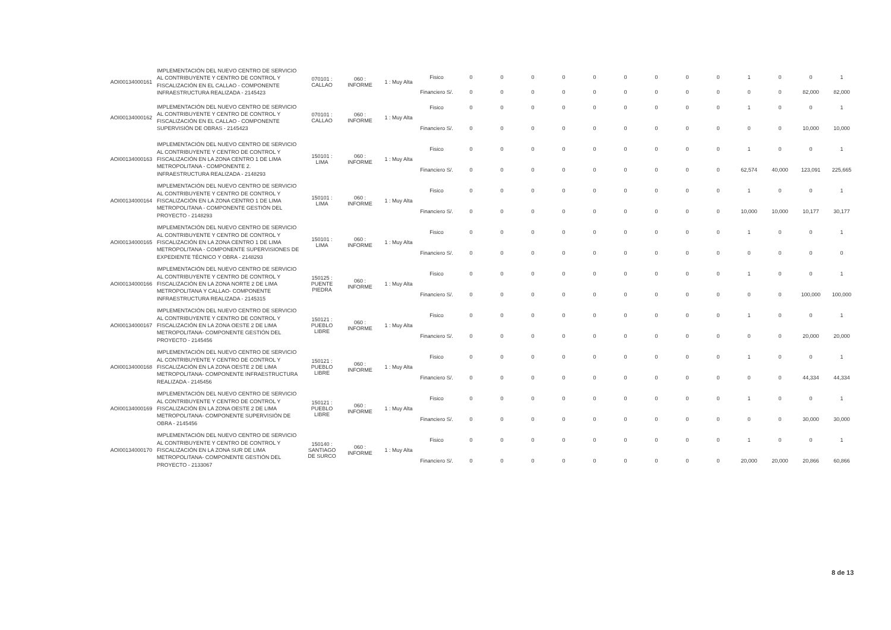| AOI00134000161 | IMPLEMENTACIÓN DEL NUEVO CENTRO DE SERVICIO AL CONTRIBUYENTE Y CENTRO DE CONTROL Y FISCALIZACIÓN EN EL CALLAO - COMPONENTE INFRAESTRUCTURA REALIZADA - 2145423 | 070101 : CALLAO | 060 : INFORME | 1 : Muy Alta | Fisico | 0 | 0 | 0 | 0 | 0 | 0 | 0 | 0 | 0 | 1 | 0 | 0 | 1 |
| | | | | | Financiero S/. | 0 | 0 | 0 | 0 | 0 | 0 | 0 | 0 | 0 | 0 | 0 | 82,000 | 82,000 |
| AOI00134000162 | IMPLEMENTACIÓN DEL NUEVO CENTRO DE SERVICIO AL CONTRIBUYENTE Y CENTRO DE CONTROL Y FISCALIZACIÓN EN EL CALLAO - COMPONENTE SUPERVISIÓN DE OBRAS - 2145423 | 070101 : CALLAO | 060 : INFORME | 1 : Muy Alta | Fisico | 0 | 0 | 0 | 0 | 0 | 0 | 0 | 0 | 0 | 1 | 0 | 0 | 1 |
| | | | | | Financiero S/. | 0 | 0 | 0 | 0 | 0 | 0 | 0 | 0 | 0 | 0 | 0 | 10,000 | 10,000 |
| AOI00134000163 | IMPLEMENTACIÓN DEL NUEVO CENTRO DE SERVICIO AL CONTRIBUYENTE Y CENTRO DE CONTROL Y FISCALIZACIÓN EN LA ZONA CENTRO 1 DE LIMA METROPOLITANA - COMPONENTE 2. INFRAESTRUCTURA REALIZADA - 2148293 | 150101 : LIMA | 060 : INFORME | 1 : Muy Alta | Fisico | 0 | 0 | 0 | 0 | 0 | 0 | 0 | 0 | 0 | 1 | 0 | 0 | 1 |
| | | | | | Financiero S/. | 0 | 0 | 0 | 0 | 0 | 0 | 0 | 0 | 0 | 62,574 | 40,000 | 123,091 | 225,665 |
| AOI00134000164 | IMPLEMENTACIÓN DEL NUEVO CENTRO DE SERVICIO AL CONTRIBUYENTE Y CENTRO DE CONTROL Y FISCALIZACIÓN EN LA ZONA CENTRO 1 DE LIMA METROPOLITANA - COMPONENTE GESTIÓN DEL PROYECTO - 2148293 | 150101 : LIMA | 060 : INFORME | 1 : Muy Alta | Fisico | 0 | 0 | 0 | 0 | 0 | 0 | 0 | 0 | 0 | 1 | 0 | 0 | 1 |
| | | | | | Financiero S/. | 0 | 0 | 0 | 0 | 0 | 0 | 0 | 0 | 0 | 10,000 | 10,000 | 10,177 | 30,177 |
| AOI00134000165 | IMPLEMENTACIÓN DEL NUEVO CENTRO DE SERVICIO AL CONTRIBUYENTE Y CENTRO DE CONTROL Y FISCALIZACIÓN EN LA ZONA CENTRO 1 DE LIMA METROPOLITANA - COMPONENTE SUPERVISIONES DE EXPEDIENTE TÉCNICO Y OBRA - 2148293 | 150101 : LIMA | 060 : INFORME | 1 : Muy Alta | Fisico | 0 | 0 | 0 | 0 | 0 | 0 | 0 | 0 | 0 | 1 | 0 | 0 | 1 |
| | | | | | Financiero S/. | 0 | 0 | 0 | 0 | 0 | 0 | 0 | 0 | 0 | 0 | 0 | 0 | 0 |
| AOI00134000166 | IMPLEMENTACIÓN DEL NUEVO CENTRO DE SERVICIO AL CONTRIBUYENTE Y CENTRO DE CONTROL Y FISCALIZACIÓN EN LA ZONA NORTE 2 DE LIMA METROPOLITANA Y CALLAO- COMPONENTE INFRAESTRUCTURA REALIZADA - 2145315 | 150125 : PUENTE PIEDRA | 060 : INFORME | 1 : Muy Alta | Fisico | 0 | 0 | 0 | 0 | 0 | 0 | 0 | 0 | 0 | 1 | 0 | 0 | 1 |
| | | | | | Financiero S/. | 0 | 0 | 0 | 0 | 0 | 0 | 0 | 0 | 0 | 0 | 0 | 100,000 | 100,000 |
| AOI00134000167 | IMPLEMENTACIÓN DEL NUEVO CENTRO DE SERVICIO AL CONTRIBUYENTE Y CENTRO DE CONTROL Y FISCALIZACIÓN EN LA ZONA OESTE 2 DE LIMA METROPOLITANA- COMPONENTE GESTIÓN DEL PROYECTO - 2145456 | 150121 : PUEBLO LIBRE | 060 : INFORME | 1 : Muy Alta | Fisico | 0 | 0 | 0 | 0 | 0 | 0 | 0 | 0 | 0 | 1 | 0 | 0 | 1 |
| | | | | | Financiero S/. | 0 | 0 | 0 | 0 | 0 | 0 | 0 | 0 | 0 | 0 | 0 | 20,000 | 20,000 |
| AOI00134000168 | IMPLEMENTACIÓN DEL NUEVO CENTRO DE SERVICIO AL CONTRIBUYENTE Y CENTRO DE CONTROL Y FISCALIZACIÓN EN LA ZONA OESTE 2 DE LIMA METROPOLITANA- COMPONENTE INFRAESTRUCTURA REALIZADA - 2145456 | 150121 : PUEBLO LIBRE | 060 : INFORME | 1 : Muy Alta | Fisico | 0 | 0 | 0 | 0 | 0 | 0 | 0 | 0 | 0 | 1 | 0 | 0 | 1 |
| | | | | | Financiero S/. | 0 | 0 | 0 | 0 | 0 | 0 | 0 | 0 | 0 | 0 | 0 | 44,334 | 44,334 |
| AOI00134000169 | IMPLEMENTACIÓN DEL NUEVO CENTRO DE SERVICIO AL CONTRIBUYENTE Y CENTRO DE CONTROL Y FISCALIZACIÓN EN LA ZONA OESTE 2 DE LIMA METROPOLITANA- COMPONENTE SUPERVISIÓN DE OBRA - 2145456 | 150121 : PUEBLO LIBRE | 060 : INFORME | 1 : Muy Alta | Fisico | 0 | 0 | 0 | 0 | 0 | 0 | 0 | 0 | 0 | 1 | 0 | 0 | 1 |
| | | | | | Financiero S/. | 0 | 0 | 0 | 0 | 0 | 0 | 0 | 0 | 0 | 0 | 0 | 30,000 | 30,000 |
| AOI00134000170 | IMPLEMENTACIÓN DEL NUEVO CENTRO DE SERVICIO AL CONTRIBUYENTE Y CENTRO DE CONTROL Y FISCALIZACIÓN EN LA ZONA SUR DE LIMA METROPOLITANA- COMPONENTE GESTIÓN DEL PROYECTO - 2133067 | 150140 : SANTIAGO DE SURCO | 060 : INFORME | 1 : Muy Alta | Fisico | 0 | 0 | 0 | 0 | 0 | 0 | 0 | 0 | 0 | 1 | 0 | 0 | 1 |
| | | | | | Financiero S/. | 0 | 0 | 0 | 0 | 0 | 0 | 0 | 0 | 0 | 20,000 | 20,000 | 20,866 | 60,866 |
8 de 13